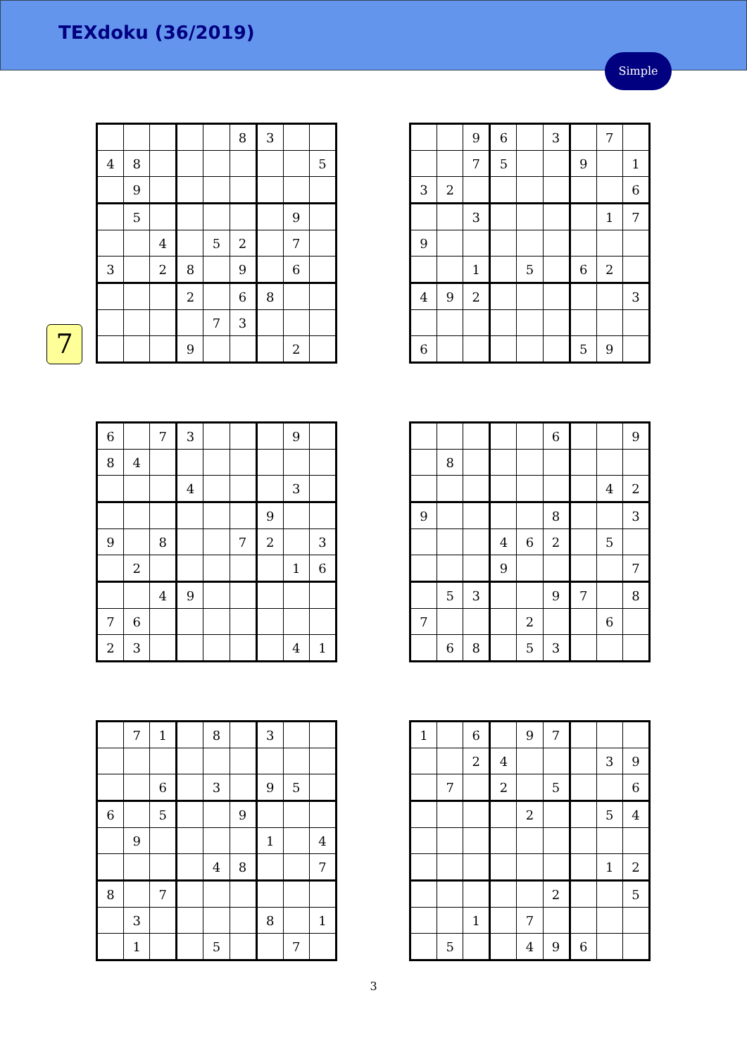TEXdoku (36/2019)
Simple
7
| | | | | | 8 | 3 | | |
| 4 | 8 | | | | | | | 5 |
| | 9 | | | | | | | |
| | 5 | | | | | | 9 | |
| | | 4 | | 5 | 2 | | 7 | |
| 3 | | 2 | 8 | | 9 | | 6 | |
| | | | 2 | | 6 | 8 | | |
| | | | | 7 | 3 | | | |
| | | | 9 | | | | 2 | |
| | | 9 | 6 | | 3 | | 7 | |
| | | 7 | 5 | | | 9 | | 1 |
| 3 | 2 | | | | | | | 6 |
| | | 3 | | | | | 1 | 7 |
| 9 | | | | | | | | |
| | | 1 | | 5 | | 6 | 2 | |
| 4 | 9 | 2 | | | | | | 3 |
| 6 | | | | | | 5 | 9 | |
| 6 | | 7 | 3 | | | | 9 | |
| 8 | 4 | | | | | | | |
| | | | 4 | | | | 3 | |
| | | | | | | 9 | | |
| 9 | | 8 | | | 7 | 2 | | 3 |
| | 2 | | | | | | 1 | 6 |
| | | 4 | 9 | | | | | |
| 7 | 6 | | | | | | | |
| 2 | 3 | | | | | | 4 | 1 |
| | | | | | 6 | | | 9 |
| | 8 | | | | | | | |
| | | | | | | | 4 | 2 |
| 9 | | | | | 8 | | | 3 |
| | | | 4 | 6 | 2 | | 5 | |
| | | | 9 | | | | | 7 |
| | 5 | 3 | | | 9 | 7 | | 8 |
| 7 | | | | 2 | | | 6 | |
| | 6 | 8 | | 5 | 3 | | | |
| | 7 | 1 | | 8 | | 3 | | |
| | | 6 | | 3 | | 9 | 5 | |
| 6 | | 5 | | | 9 | | | |
| | 9 | | | | | 1 | | 4 |
| | | | | 4 | 8 | | | 7 |
| 8 | | 7 | | | | | | |
| | 3 | | | | | 8 | | 1 |
| | 1 | | | 5 | | | 7 | |
| 1 | | 6 | | 9 | 7 | | | |
| | | 2 | 4 | | | | 3 | 9 |
| | 7 | | 2 | | 5 | | | 6 |
| | | | | 2 | | | 5 | 4 |
| | | | | | | | 1 | 2 |
| | | | | | 2 | | | 5 |
| | | 1 | | 7 | | | | |
| | 5 | | | 4 | 9 | 6 | | |
3